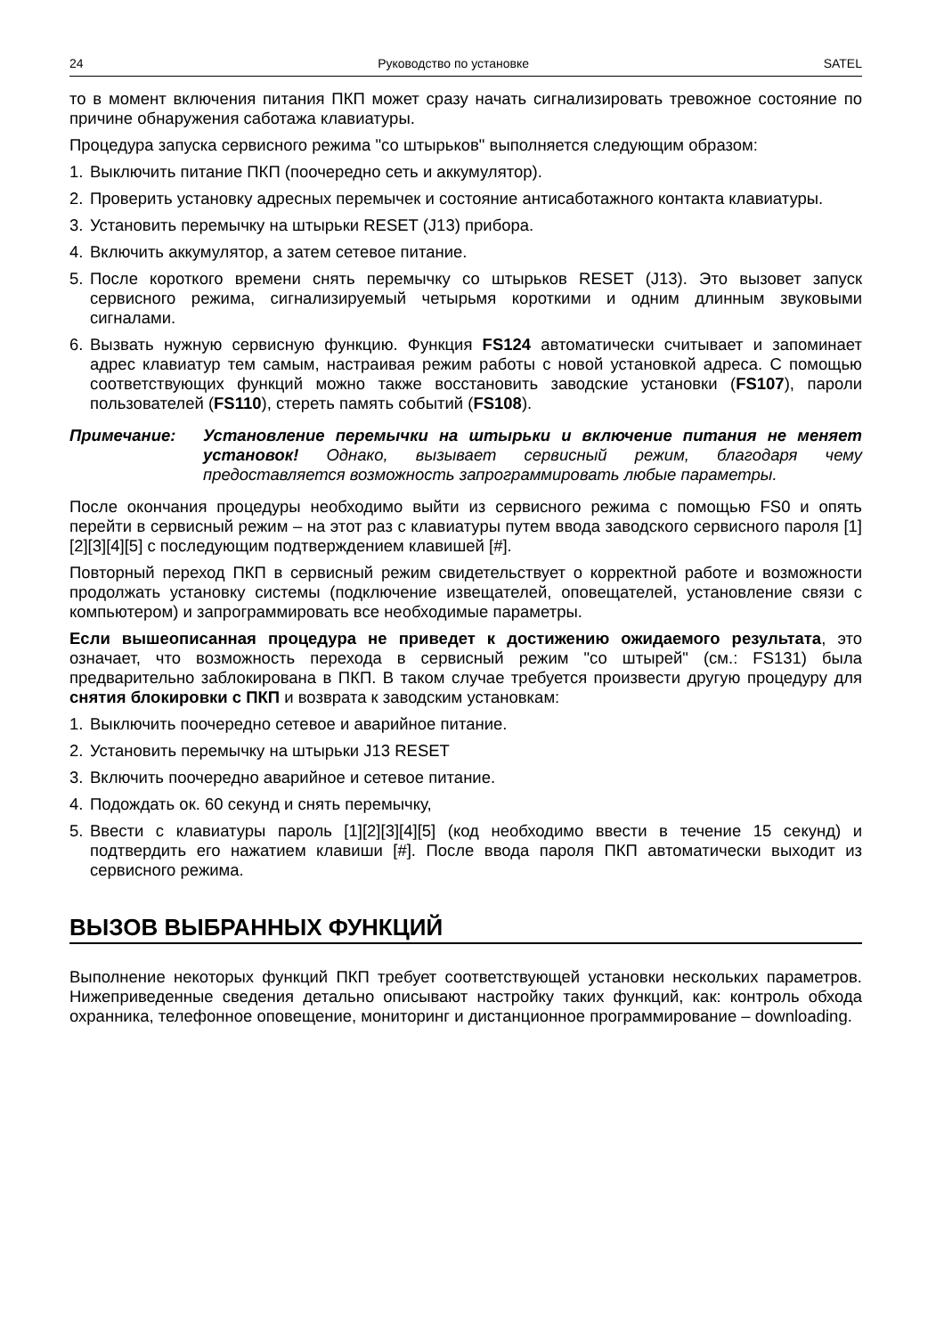24 Руководство по установке SATEL
то в момент включения питания ПКП может сразу начать сигнализировать тревожное состояние по причине обнаружения саботажа клавиатуры.
Процедура запуска сервисного режима "со штырьков" выполняется следующим образом:
1. Выключить питание ПКП (поочередно сеть и аккумулятор).
2. Проверить установку адресных перемычек и состояние антисаботажного контакта клавиатуры.
3. Установить перемычку на штырьки RESET (J13) прибора.
4. Включить аккумулятор, а затем сетевое питание.
5. После короткого времени снять перемычку со штырьков RESET (J13). Это вызовет запуск сервисного режима, сигнализируемый четырьмя короткими и одним длинным звуковыми сигналами.
6. Вызвать нужную сервисную функцию. Функция FS124 автоматически считывает и запоминает адрес клавиатур тем самым, настраивая режим работы с новой установкой адреса. С помощью соответствующих функций можно также восстановить заводские установки (FS107), пароли пользователей (FS110), стереть память событий (FS108).
Примечание: Установление перемычки на штырьки и включение питания не меняет установок! Однако, вызывает сервисный режим, благодаря чему предоставляется возможность запрограммировать любые параметры.
После окончания процедуры необходимо выйти из сервисного режима с помощью FS0 и опять перейти в сервисный режим – на этот раз с клавиатуры путем ввода заводского сервисного пароля [1][2][3][4][5] с последующим подтверждением клавишей [#].
Повторный переход ПКП в сервисный режим свидетельствует о корректной работе и возможности продолжать установку системы (подключение извещателей, оповещателей, установление связи с компьютером) и запрограммировать все необходимые параметры.
Если вышеописанная процедура не приведет к достижению ожидаемого результата, это означает, что возможность перехода в сервисный режим "со штырей" (см.: FS131) была предварительно заблокирована в ПКП. В таком случае требуется произвести другую процедуру для снятия блокировки с ПКП и возврата к заводским установкам:
1. Выключить поочередно сетевое и аварийное питание.
2. Установить перемычку на штырьки J13 RESET
3. Включить поочередно аварийное и сетевое питание.
4. Подождать ок. 60 секунд и снять перемычку,
5. Ввести с клавиатуры пароль [1][2][3][4][5] (код необходимо ввести в течение 15 секунд) и подтвердить его нажатием клавиши [#]. После ввода пароля ПКП автоматически выходит из сервисного режима.
ВЫЗОВ ВЫБРАННЫХ ФУНКЦИЙ
Выполнение некоторых функций ПКП требует соответствующей установки нескольких параметров. Нижеприведенные сведения детально описывают настройку таких функций, как: контроль обхода охранника, телефонное оповещение, мониторинг и дистанционное программирование – downloading.